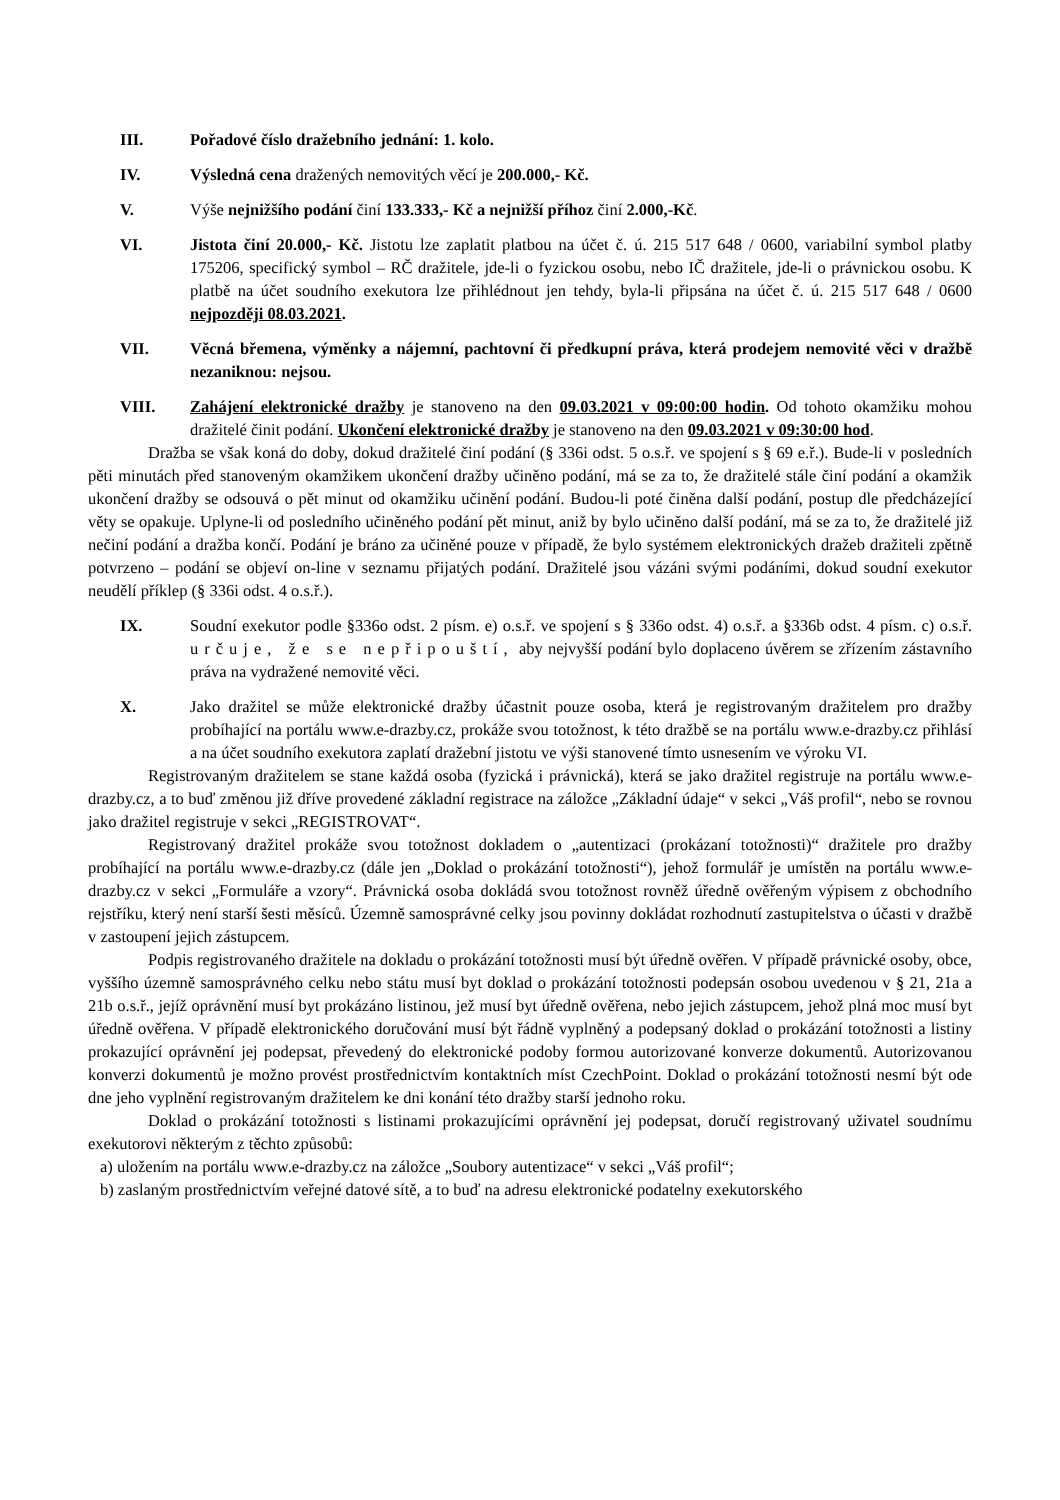III. Pořadové číslo dražebního jednání: 1. kolo.
IV. Výsledná cena dražených nemovitých věcí je 200.000,- Kč.
V. Výše nejnižšího podání činí 133.333,- Kč a nejnižší příhoz činí 2.000,-Kč.
VI. Jistota činí 20.000,- Kč. Jistotu lze zaplatit platbou na účet č. ú. 215 517 648 / 0600, variabilní symbol platby 175206, specifický symbol – RČ dražitele, jde-li o fyzickou osobu, nebo IČ dražitele, jde-li o právnickou osobu. K platbě na účet soudního exekutora lze přihlédnout jen tehdy, byla-li připsána na účet č. ú. 215 517 648 / 0600 nejpozději 08.03.2021.
VII. Věcná břemena, výměnky a nájemní, pachtovní či předkupní práva, která prodejem nemovité věci v dražbě nezaniknou: nejsou.
VIII. Zahájení elektronické dražby je stanoveno na den 09.03.2021 v 09:00:00 hodin. Od tohoto okamžiku mohou dražitelé činit podání. Ukončení elektronické dražby je stanoveno na den 09.03.2021 v 09:30:00 hod.
Dražba se však koná do doby, dokud dražitelé činí podání (§ 336i odst. 5 o.s.ř. ve spojení s § 69 e.ř.). Bude-li v posledních pěti minutách před stanoveným okamžikem ukončení dražby učiněno podání, má se za to, že dražitelé stále činí podání a okamžik ukončení dražby se odsouvá o pět minut od okamžiku učinění podání. Budou-li poté činěna další podání, postup dle předcházející věty se opakuje. Uplyne-li od posledního učiněného podání pět minut, aniž by bylo učiněno další podání, má se za to, že dražitelé již nečiní podání a dražba končí. Podání je bráno za učiněné pouze v případě, že bylo systémem elektronických dražeb dražiteli zpětně potvrzeno – podání se objeví on-line v seznamu přijatých podání. Dražitelé jsou vázáni svými podáními, dokud soudní exekutor neudělí příklep (§ 336i odst. 4 o.s.ř.).
IX. Soudní exekutor podle §336o odst. 2 písm. e) o.s.ř. ve spojení s § 336o odst. 4) o.s.ř. a §336b odst. 4 písm. c) o.s.ř. určuje, že se nepřipouští, aby nejvyšší podání bylo doplaceno úvěrem se zřízením zástavního práva na vydražené nemovité věci.
X. Jako dražitel se může elektronické dražby účastnit pouze osoba, která je registrovaným dražitelem pro dražby probíhající na portálu www.e-drazby.cz, prokáže svou totožnost, k této dražbě se na portálu www.e-drazby.cz přihlásí a na účet soudního exekutora zaplatí dražební jistotu ve výši stanovené tímto usnesením ve výroku VI.
Registrovaným dražitelem se stane každá osoba (fyzická i právnická), která se jako dražitel registruje na portálu www.e-drazby.cz, a to buď změnou již dříve provedené základní registrace na záložce „Základní údaje“ v sekci „Váš profil“, nebo se rovnou jako dražitel registruje v sekci „REGISTROVAT“.
Registrovaný dražitel prokáže svou totožnost dokladem o „autentizaci (prokázaní totožnosti)“ dražitele pro dražby probíhající na portálu www.e-drazby.cz (dále jen „Doklad o prokázání totožnosti“), jehož formulář je umístěn na portálu www.e-drazby.cz v sekci „Formuláře a vzory“. Právnická osoba dokládá svou totožnost rovněž úředně ověřeným výpisem z obchodního rejstříku, který není starší šesti měsíců. Územně samosprávné celky jsou povinny dokládat rozhodnutí zastupitelstva o účasti v dražbě v zastoupení jejich zástupcem.
Podpis registrovaného dražitele na dokladu o prokázání totožnosti musí být úředně ověřen. V případě právnické osoby, obce, vyššího územně samosprávného celku nebo státu musí byt doklad o prokázání totožnosti podepsán osobou uvedenou v § 21, 21a a 21b o.s.ř., jejíž oprávnění musí byt prokázáno listinou, jež musí byt úředně ověřena, nebo jejich zástupcem, jehož plná moc musí byt úředně ověřena. V případě elektronického doručování musí být řádně vyplněný a podepsaný doklad o prokázání totožnosti a listiny prokazující oprávnění jej podepsat, převedený do elektronické podoby formou autorizované konverze dokumentů. Autorizovanou konverzi dokumentů je možno provést prostřednictvím kontaktních míst CzechPoint. Doklad o prokázání totožnosti nesmí být ode dne jeho vyplnění registrovaným dražitelem ke dni konání této dražby starší jednoho roku.
Doklad o prokázání totožnosti s listinami prokazujícími oprávnění jej podepsat, doručí registrovaný uživatel soudnímu exekutorovi některým z těchto způsobů:
a) uložením na portálu www.e-drazby.cz na záložce „Soubory autentizace“ v sekci „Váš profil“;
b) zaslaným prostřednictvím veřejné datové sítě, a to buď na adresu elektronické podatelny exekutorského